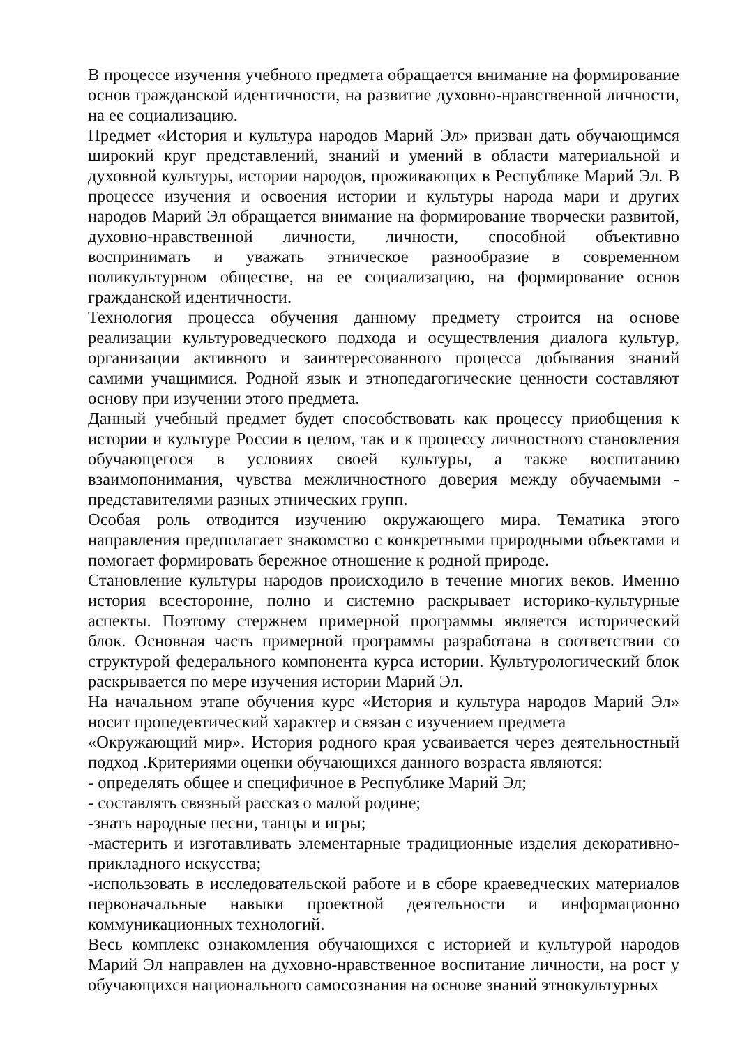В процессе изучения учебного предмета обращается внимание на формирование основ гражданской идентичности, на развитие духовно-нравственной личности, на ее социализацию.
Предмет «История и культура народов Марий Эл» призван дать обучающимся широкий круг представлений, знаний и умений в области материальной и духовной культуры, истории народов, проживающих в Республике Марий Эл. В процессе изучения и освоения истории и культуры народа мари и других народов Марий Эл обращается внимание на формирование творчески развитой, духовно-нравственной личности, личности, способной объективно воспринимать и уважать этническое разнообразие в современном поликультурном обществе, на ее социализацию, на формирование основ гражданской идентичности.
Технология процесса обучения данному предмету строится на основе реализации культуроведческого подхода и осуществления диалога культур, организации активного и заинтересованного процесса добывания знаний самими учащимися. Родной язык и этнопедагогические ценности составляют основу при изучении этого предмета.
Данный учебный предмет будет способствовать как процессу приобщения к истории и культуре России в целом, так и к процессу личностного становления обучающегося в условиях своей культуры, а также воспитанию взаимопонимания, чувства межличностного доверия между обучаемыми - представителями разных этнических групп.
Особая роль отводится изучению окружающего мира. Тематика этого направления предполагает знакомство с конкретными природными объектами и помогает формировать бережное отношение к родной природе.
Становление культуры народов происходило в течение многих веков. Именно история всесторонне, полно и системно раскрывает историко-культурные аспекты. Поэтому стержнем примерной программы является исторический блок. Основная часть примерной программы разработана в соответствии со структурой федерального компонента курса истории. Культурологический блок раскрывается по мере изучения истории Марий Эл.
На начальном этапе обучения курс «История и культура народов Марий Эл» носит пропедевтический характер и связан с изучением предмета
«Окружающий мир». История родного края усваивается через деятельностный подход .Критериями оценки обучающихся данного возраста являются:
- определять общее и специфичное в Республике Марий Эл;
- составлять связный рассказ о малой родине;
-знать народные песни, танцы и игры;
-мастерить и изготавливать элементарные традиционные изделия декоративно-прикладного искусства;
-использовать в исследовательской работе и в сборе краеведческих материалов первоначальные навыки проектной деятельности и информационно коммуникационных технологий.
Весь комплекс ознакомления обучающихся с историей и культурой народов Марий Эл направлен на духовно-нравственное воспитание личности, на рост у обучающихся национального самосознания на основе знаний этнокультурных